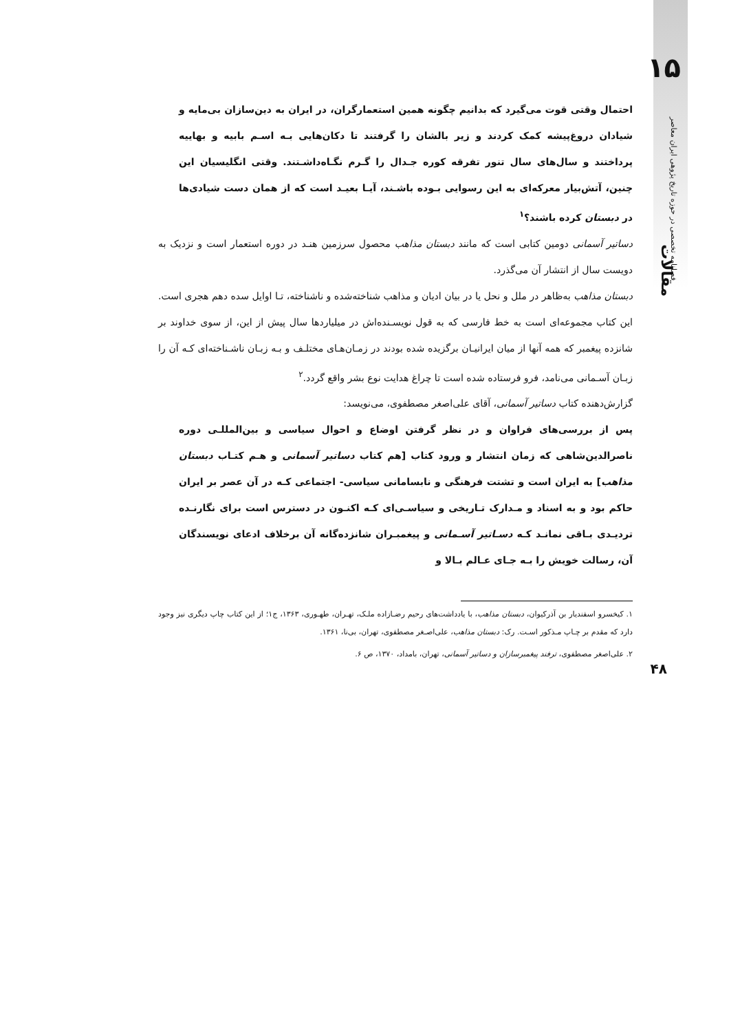احتمال وقتی قوت می‌گیرد که بدانیم چگونه همین استعمارگران، در ایران به دین‌سازان بی‌مایه و شیادان دروغ‌پیشه کمک کردند و زیر بالشان را گرفتند تا دکان‌هایی بـه اسـم بابیه و بهاییه پرداختند و سال‌های سال تنور تفرقه کوره جـدال را گـرم نگـاه‌داشـتند. وقتی انگلیسیان این چنین، آتش‌بیار معرکه‌ای به این رسوایی بـوده باشـند، آیـا بعیـد است که از همان دست شیادی‌ها در دبستان کرده باشند؟<sup>۱</sup>
دساتیر آسمانی دومین کتابی است که مانند دبستان مذاهب محصول سرزمین هنـد در دوره استعمار است و نزدیک به دویست سال از انتشار آن می‌گذرد.
دبستان مذاهب به‌ظاهر در ملل و نحل یا در بیان ادیان و مذاهب شناخته‌شده و ناشناخته، تـا اوایل سده دهم هجری است. این کتاب مجموعه‌ای است به خط فارسی که به قول نویسـنده‌اش در میلیاردها سال پیش از این، از سوی خداوند بر شانزده پیغمبر که همه آنها از میان ایرانیـان برگزیده شده بودند در زمـان‌هـای مختلـف و بـه زبـان ناشـناخته‌ای کـه آن را زبـان آسـمانی می‌نامد، فرو فرستاده شده است تا چراغ هدایت نوع بشر واقع گردد.<sup>۲</sup>
گزارش‌دهنده کتاب دساتیر آسمانی، آقای علی‌اصغر مصطفوی، می‌نویسد:
پس از بررسی‌های فراوان و در نظر گرفتن اوضاع و احوال سیاسی و بین‌المللـی دوره ناصرالدین‌شاهی که زمان انتشار و ورود کتاب [هم کتاب دساتیر آسمانی و هـم کتـاب دبستان مذاهب] به ایران است و تشتت فرهنگی و نابسامانی سیاسی- اجتماعی کـه در آن عصر بر ایران حاکم بود و به اسناد و مـدارک تـاریخی و سیاسـی‌ای کـه اکنـون در دسترس است برای نگارنـده تردیـدی بـاقی نمانـد کـه دسـاتیر آسـمانی و پیغمبـران شانزده‌گانه آن برخلاف ادعای نویسندگان آن، رسالت خویش را بـه جـای عـالم بـالا و
۱. کیخسرو اسفندیار بن آذرکیوان، دبستان مذاهب، با یادداشت‌های رحیم رضـازاده ملـک، تهـران، طهـوری، ۱۳۶۳، ج۱؛ از این کتاب چاپ دیگری نیز وجود دارد که مقدم بر چـاپ مـذکور اسـت. رک: دبستان مذاهب، علی‌اصـغر مصطفوی، تهران، بی‌نا، ۱۳۶۱.
۲. علی‌اصغر مصطفوی، ترفند پیغمبرسازان و دساتیر آسمانی، تهران، بامداد، ۱۳۷۰، ص ۶.
۱۵
فصلنامه تخصصی در حوزه تاریخ پژوهی ایران معاصر
مقالات
۴۸